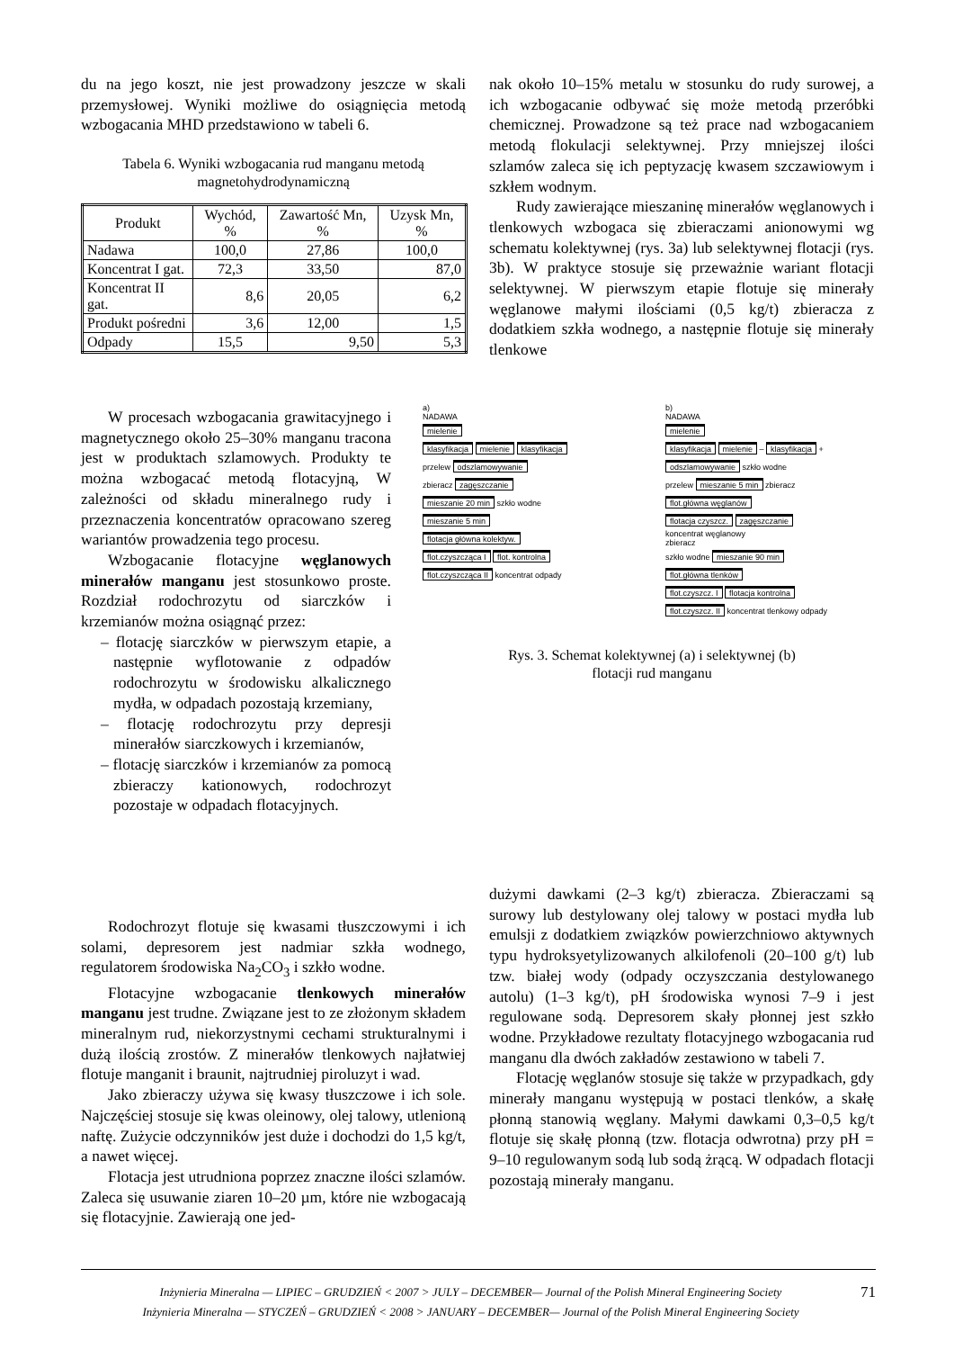du na jego koszt, nie jest prowadzony jeszcze w skali przemysłowej. Wyniki możliwe do osiągnięcia metodą wzbogacania MHD przedstawiono w tabeli 6.
Tabela 6. Wyniki wzbogacania rud manganu metodą
magnetohydrodynamiczną
| Produkt | Wychód, % | Zawartość Mn, % | Uzysk Mn, % |
| --- | --- | --- | --- |
| Nadawa | 100,0 | 27,86 | 100,0 |
| Koncentrat I gat. | 72,3 | 33,50 | 87,0 |
| Koncentrat II gat. | 8,6 | 20,05 | 6,2 |
| Produkt pośredni | 3,6 | 12,00 | 1,5 |
| Odpady | 15,5 | 9,50 | 5,3 |
nak około 10–15% metalu w stosunku do rudy surowej, a ich wzbogacanie odbywać się może metodą przeróbki chemicznej. Prowadzone są też prace nad wzbogacaniem metodą flokulacji selektywnej. Przy mniejszej ilości szlamów zaleca się ich peptyzację kwasem szczawiowym i szkłem wodnym.
Rudy zawierające mieszaninę minerałów węglanowych i tlenkowych wzbogaca się zbieraczami anionowymi wg schematu kolektywnej (rys. 3a) lub selektywnej flotacji (rys. 3b). W praktyce stosuje się przeważnie wariant flotacji selektywnej. W pierwszym etapie flotuje się minerały węglanowe małymi ilościami (0,5 kg/t) zbieracza z dodatkiem szkła wodnego, a następnie flotuje się minerały tlenkowe
W procesach wzbogacania grawitacyjnego i magnetycznego około 25–30% manganu tracona jest w produktach szlamowych. Produkty te można wzbogacać metodą flotacyjną, W zależności od składu mineralnego rudy i przeznaczenia koncentratów opracowano szereg wariantów prowadzenia tego procesu.
Wzbogacanie flotacyjne węglanowych minerałów manganu jest stosunkowo proste. Rozdział rodochrozytu od siarczków i krzemianów można osiągnąć przez:
– flotację siarczków w pierwszym etapie, a następnie wyflotowanie z odpadów rodochrozytu w środowisku alkalicznego mydła, w odpadach pozostają krzemiany,
– flotację rodochrozytu przy depresji minerałów siarczkowych i krzemianów,
– flotację siarczków i krzemianów za pomocą zbieraczy kationowych, rodochrozyt pozostaje w odpadach flotacyjnych.
a)
NADAWA
mielenie
klasyfikacja mielenie klasyfikacja
przelew odszlamowywanie
zbieracz zagęszczanie
mieszanie 20 min szkło wodne
mieszanie 5 min
flotacja główna kolektyw.
flot.czyszcząca I flot. kontrolna
flot.czyszcząca II koncentrat odpady
b)
NADAWA
mielenie
klasyfikacja mielenie – klasyfikacja +
odszlamowywanie szkło wodne
przelew mieszanie 5 min zbieracz
flot.główna węglanów
flotacja czyszcz. zagęszczanie
koncentrat węglanowy
zbieracz
szkło wodne mieszanie 90 min
flot.główna tlenków
flot.czyszcz. I flotacja kontrolna
flot.czyszcz. II koncentrat tlenkowy odpady
Rys. 3. Schemat kolektywnej (a) i selektywnej (b)
flotacji rud manganu
Rodochrozyt flotuje się kwasami tłuszczowymi i ich solami, depresorem jest nadmiar szkła wodnego, regulatorem środowiska Na<sub>2</sub>CO<sub>3</sub> i szkło wodne.
Flotacyjne wzbogacanie tlenkowych minerałów manganu jest trudne. Związane jest to ze złożonym składem mineralnym rud, niekorzystnymi cechami strukturalnymi i dużą ilością zrostów. Z minerałów tlenkowych najłatwiej flotuje manganit i braunit, najtrudniej piroluzyt i wad.
Jako zbieraczy używa się kwasy tłuszczowe i ich sole. Najczęściej stosuje się kwas oleinowy, olej talowy, utlenioną naftę. Zużycie odczynników jest duże i dochodzi do 1,5 kg/t, a nawet więcej.
Flotacja jest utrudniona poprzez znaczne ilości szlamów. Zaleca się usuwanie ziaren 10–20 µm, które nie wzbogacają się flotacyjnie. Zawierają one jed-
dużymi dawkami (2–3 kg/t) zbieracza. Zbieraczami są surowy lub destylowany olej talowy w postaci mydła lub emulsji z dodatkiem związków powierzchniowo aktywnych typu hydroksyetylizowanych alkilofenoli (20–100 g/t) lub tzw. białej wody (odpady oczyszczania destylowanego autolu) (1–3 kg/t), pH środowiska wynosi 7–9 i jest regulowane sodą. Depresorem skały płonnej jest szkło wodne. Przykładowe rezultaty flotacyjnego wzbogacania rud manganu dla dwóch zakładów zestawiono w tabeli 7.
Flotację węglanów stosuje się także w przypadkach, gdy minerały manganu występują w postaci tlenków, a skałę płonną stanowią węglany. Małymi dawkami 0,3–0,5 kg/t flotuje się skałę płonną (tzw. flotacja odwrotna) przy pH = 9–10 regulowanym sodą lub sodą żrącą. W odpadach flotacji pozostają minerały manganu.
Inżynieria Mineralna — LIPIEC – GRUDZIEŃ < 2007 > JULY – DECEMBER— Journal of the Polish Mineral Engineering Society
Inżynieria Mineralna — STYCZEŃ – GRUDZIEŃ < 2008 > JANUARY – DECEMBER— Journal of the Polish Mineral Engineering Society
71